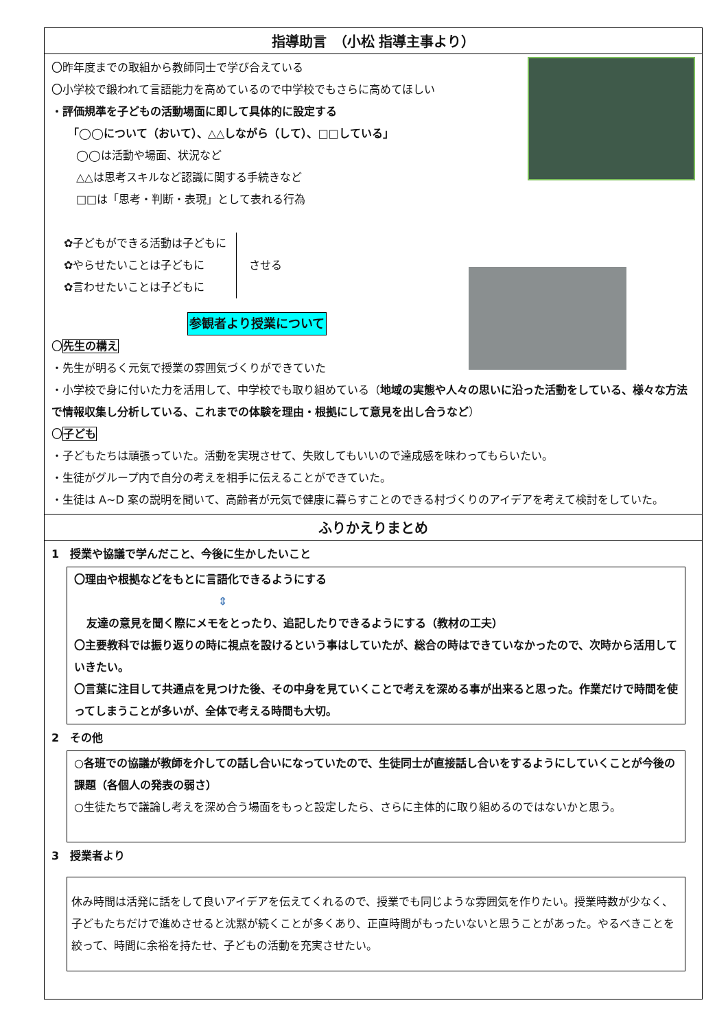指導助言　（小松 指導主事より）
〇昨年度までの取組から教師同士で学び合えている
〇小学校で鍛われて言語能力を高めているので中学校でもさらに高めてほしい
・評価規準を子どもの活動場面に即して具体的に設定する
「◯◯について（おいて）、△△しながら（して）、□□している」
◯◯は活動や場面、状況など
△△は思考スキルなど認識に関する手続きなど
□□は「思考・判断・表現」として表れる行為
✿子どもができる活動は子どもに
✿やらせたいことは子どもに
✿言わせたいことは子どもに
させる
参観者より授業について
〇先生の構え
・先生が明るく元気で授業の雰囲気づくりができていた
・小学校で身に付いた力を活用して、中学校でも取り組めている（地域の実態や人々の思いに沿った活動をしている、様々な方法で情報収集し分析している、これまでの体験を理由・根拠にして意見を出し合うなど）
〇子ども
・子どもたちは頑張っていた。活動を実現させて、失敗してもいいので達成感を味わってもらいたい。
・生徒がグループ内で自分の考えを相手に伝えることができていた。
・生徒は A~D 案の説明を聞いて、高齢者が元気で健康に暮らすことのできる村づくりのアイデアを考えて検討をしていた。
ふりかえりまとめ
1　授業や協議で学んだこと、今後に生かしたいこと
〇理由や根拠などをもとに言語化できるようにする
⇕
友達の意見を聞く際にメモをとったり、追記したりできるようにする（教材の工夫）
〇主要教科では振り返りの時に視点を設けるという事はしていたが、総合の時はできていなかったので、次時から活用していきたい。
〇言葉に注目して共通点を見つけた後、その中身を見ていくことで考えを深める事が出来ると思った。作業だけで時間を使ってしまうことが多いが、全体で考える時間も大切。
2　その他
○各班での協議が教師を介しての話し合いになっていたので、生徒同士が直接話し合いをするようにしていくことが今後の課題（各個人の発表の弱さ）
○生徒たちで議論し考えを深め合う場面をもっと設定したら、さらに主体的に取り組めるのではないかと思う。
3　授業者より
休み時間は活発に話をして良いアイデアを伝えてくれるので、授業でも同じような雰囲気を作りたい。授業時数が少なく、子どもたちだけで進めさせると沈黙が続くことが多くあり、正直時間がもったいないと思うことがあった。やるべきことを絞って、時間に余裕を持たせ、子どもの活動を充実させたい。